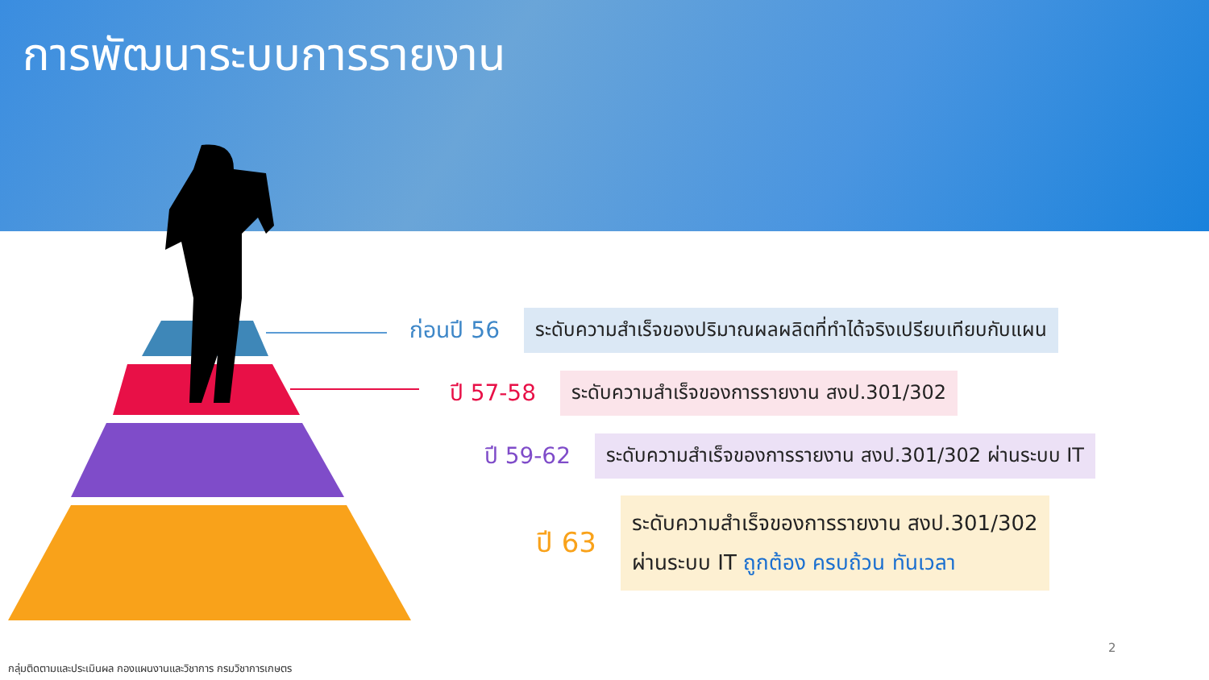การพัฒนาระบบการรายงาน
ก่อนปี 56
ระดับความสำเร็จของปริมาณผลผลิตที่ทำได้จริงเปรียบเทียบกับแผน
ปี 57-58
ระดับความสำเร็จของการรายงาน สงป.301/302
ปี 59-62
ระดับความสำเร็จของการรายงาน สงป.301/302 ผ่านระบบ IT
ปี 63
ระดับความสำเร็จของการรายงาน สงป.301/302
ผ่านระบบ IT ถูกต้อง ครบถ้วน ทันเวลา
2
กลุ่มติดตามและประเมินผล กองแผนงานและวิชาการ กรมวิชาการเกษตร